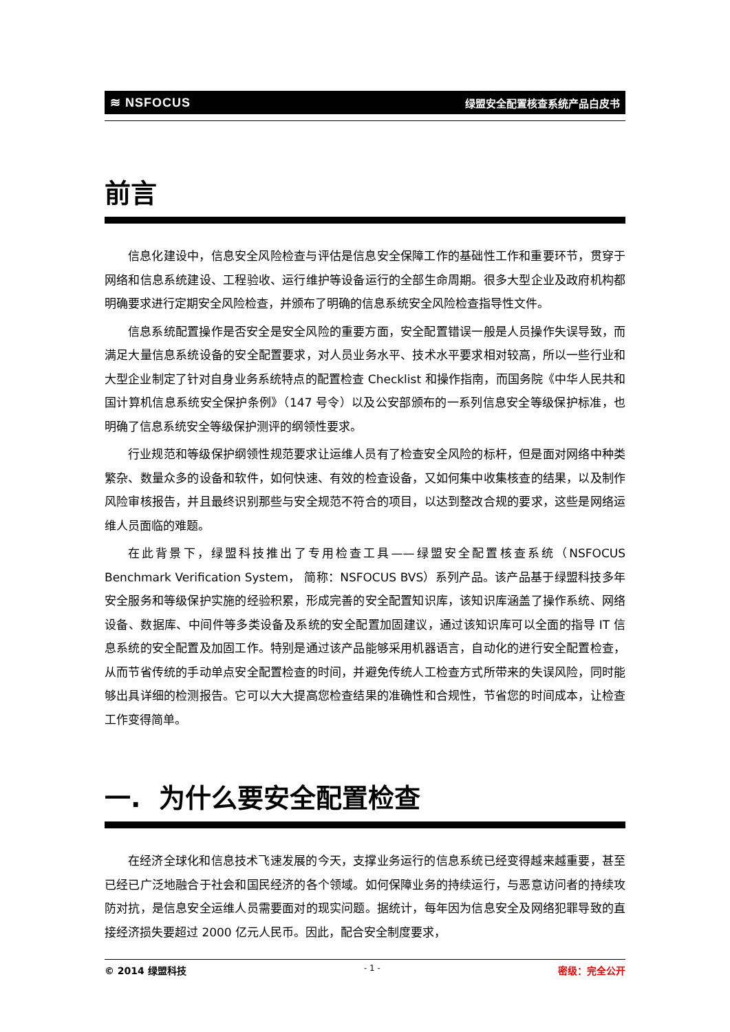≋ NSFOCUS 绿盟安全配置核查系统产品白皮书
前言
信息化建设中，信息安全风险检查与评估是信息安全保障工作的基础性工作和重要环节，贯穿于网络和信息系统建设、工程验收、运行维护等设备运行的全部生命周期。很多大型企业及政府机构都明确要求进行定期安全风险检查，并颁布了明确的信息系统安全风险检查指导性文件。
信息系统配置操作是否安全是安全风险的重要方面，安全配置错误一般是人员操作失误导致，而满足大量信息系统设备的安全配置要求，对人员业务水平、技术水平要求相对较高，所以一些行业和大型企业制定了针对自身业务系统特点的配置检查 Checklist 和操作指南，而国务院《中华人民共和国计算机信息系统安全保护条例》（147 号令）以及公安部颁布的一系列信息安全等级保护标准，也明确了信息系统安全等级保护测评的纲领性要求。
行业规范和等级保护纲领性规范要求让运维人员有了检查安全风险的标杆，但是面对网络中种类繁杂、数量众多的设备和软件，如何快速、有效的检查设备，又如何集中收集核查的结果，以及制作风险审核报告，并且最终识别那些与安全规范不符合的项目，以达到整改合规的要求，这些是网络运维人员面临的难题。
在此背景下，绿盟科技推出了专用检查工具——绿盟安全配置核查系统（NSFOCUS Benchmark Verification System， 简称：NSFOCUS BVS）系列产品。该产品基于绿盟科技多年安全服务和等级保护实施的经验积累，形成完善的安全配置知识库，该知识库涵盖了操作系统、网络设备、数据库、中间件等多类设备及系统的安全配置加固建议，通过该知识库可以全面的指导 IT 信息系统的安全配置及加固工作。特别是通过该产品能够采用机器语言，自动化的进行安全配置检查，从而节省传统的手动单点安全配置检查的时间，并避免传统人工检查方式所带来的失误风险，同时能够出具详细的检测报告。它可以大大提高您检查结果的准确性和合规性，节省您的时间成本，让检查工作变得简单。
一. 为什么要安全配置检查
在经济全球化和信息技术飞速发展的今天，支撑业务运行的信息系统已经变得越来越重要，甚至已经已广泛地融合于社会和国民经济的各个领域。如何保障业务的持续运行，与恶意访问者的持续攻防对抗，是信息安全运维人员需要面对的现实问题。据统计，每年因为信息安全及网络犯罪导致的直接经济损失要超过 2000 亿元人民币。因此，配合安全制度要求，
© 2014 绿盟科技 - 1 - 密级：完全公开